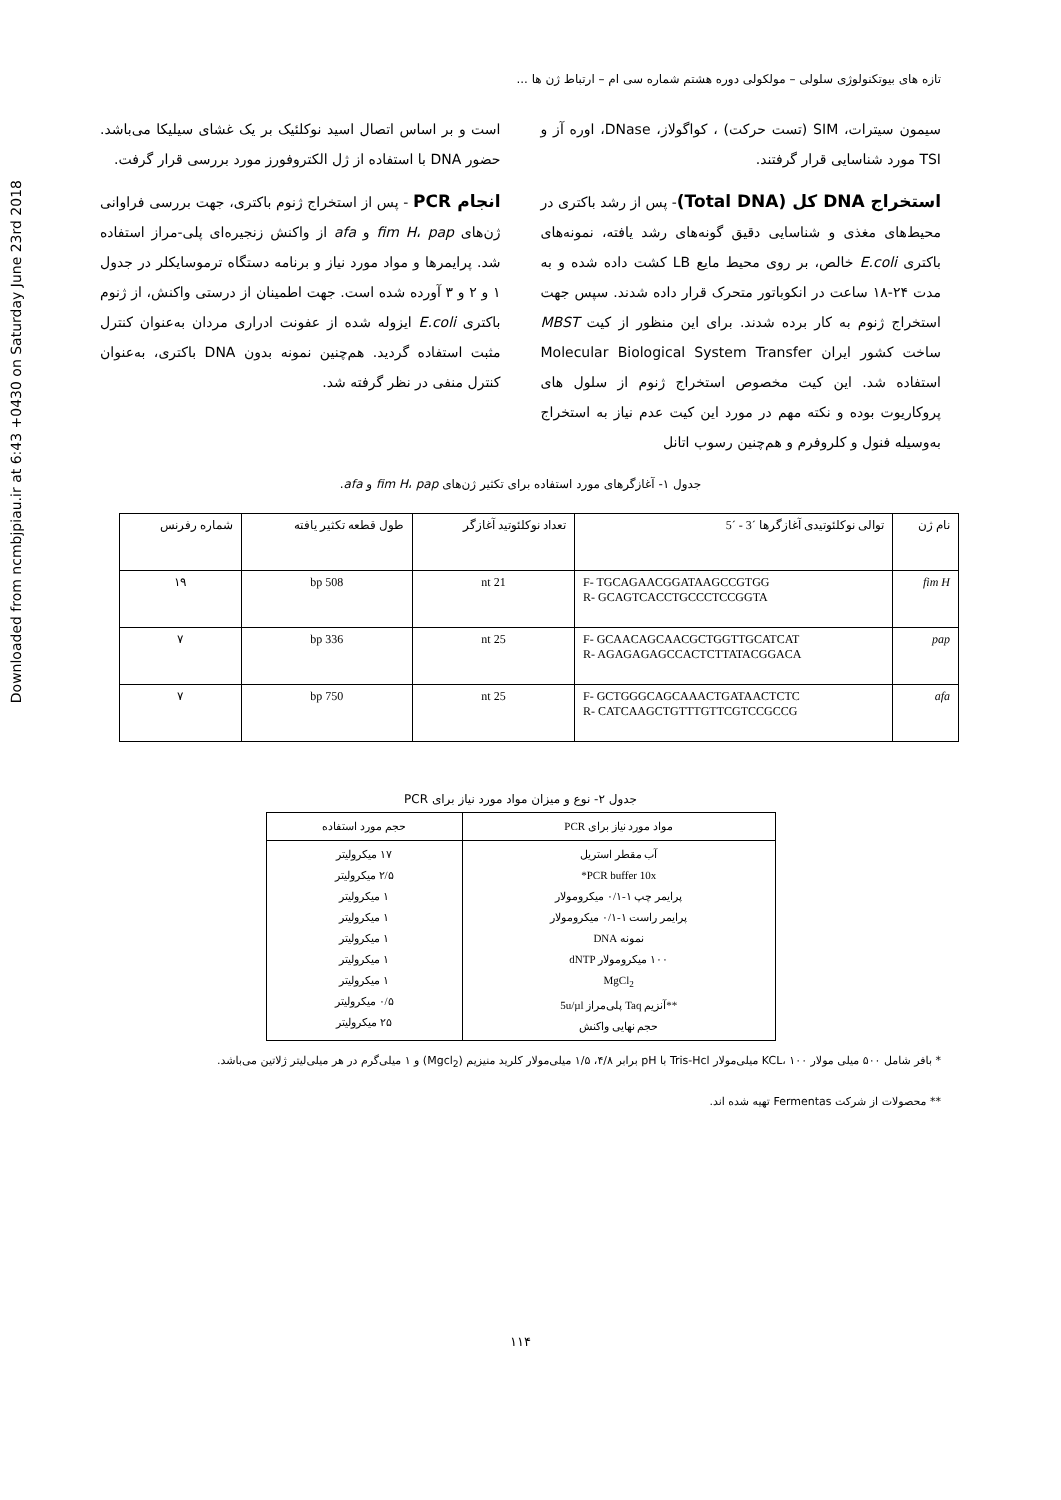Downloaded from ncmbjpiau.ir at 6:43 +0430 on Saturday June 23rd 2018
تازه های بیوتکنولوژی سلولی – مولکولی دوره هشتم شماره سی ام – ارتباط ژن ها ...
سیمون سیترات، SIM (تست حرکت) ، کواگولاز، DNase، اوره آز و TSI مورد شناسایی قرار گرفتند.
استخراج DNA کل (Total DNA)- پس از رشد باکتری در محیط‌های مغذی و شناسایی دقیق گونه‌های رشد یافته، نمونه‌های باکتری E.coli خالص، بر روی محیط مایع LB کشت داده شده و به مدت ۲۴-۱۸ ساعت در انکوباتور متحرک قرار داده شدند. سپس جهت استخراج ژنوم به کار برده شدند. برای این منظور از کیت MBST ساخت کشور ایران Molecular Biological System Transfer استفاده شد. این کیت مخصوص استخراج ژنوم از سلول های پروکاریوت بوده و نکته مهم در مورد این کیت عدم نیاز به استخراج به‌وسیله فنول و کلروفرم و هم‌چنین رسوب اتانل
است و بر اساس اتصال اسید نوکلئیک بر یک غشای سیلیکا می‌باشد. حضور DNA با استفاده از ژل الکتروفورز مورد بررسی قرار گرفت.
انجام PCR - پس از استخراج ژنوم باکتری، جهت بررسی فراوانی ژن‌های fim H، pap و afa از واکنش زنجیره‌ای پلی-مراز استفاده شد. پرایمرها و مواد مورد نیاز و برنامه دستگاه ترموسایکلر در جدول ۱ و ۲ و ۳ آورده شده است. جهت اطمینان از درستی واکنش، از ژنوم باکتری E.coli ایزوله شده از عفونت ادراری مردان به‌عنوان کنترل مثبت استفاده گردید. هم‌چنین نمونه بدون DNA باکتری، به‌عنوان کنترل منفی در نظر گرفته شد.
جدول ۱- آغازگرهای مورد استفاده برای تکثیر ژن‌های fim H، pap و afa.
| نام ژن | توالی نوکلئوتیدی آغازگرها ´3 - ´5 | تعداد نوکلئوتید آغازگر | طول قطعه تکثیر یافته | شماره رفرنس |
| fim H | F- TGCAGAACGGATAAGCCGTGG R- GCAGTCACCTGCCCTCCGGTA | 21 nt | 508 bp | ۱۹ |
| pap | F- GCAACAGCAACGCTGGTTGCATCAT R- AGAGAGAGCCACTCTTATACGGACA | 25 nt | 336 bp | ۷ |
| afa | F- GCTGGGCAGCAAACTGATAACTCTC R- CATCAAGCTGTTTGTTCGTCCGCCG | 25 nt | 750 bp | ۷ |
جدول ۲- نوع و میزان مواد مورد نیاز برای PCR
| مواد مورد نیاز برای PCR | حجم مورد استفاده |
| --- | --- |
| آب مقطر استریل PCR buffer 10x* پرایمر چپ ۱-۰/۱ میکرومولار پرایمر راست ۱-۰/۱ میکرومولار نمونه DNA ۱۰۰ میکرومولار dNTP MgCl<sub>2</sub> **آنزیم Taq پلی‌مراز 5u/µl حجم نهایی واکنش | ۱۷ میکرولیتر ۲/۵ میکرولیتر ۱ میکرولیتر ۱ میکرولیتر ۱ میکرولیتر ۱ میکرولیتر ۱ میکرولیتر ۰/۵ میکرولیتر ۲۵ میکرولیتر |
* بافر شامل ۵۰۰ میلی مولار KCL، ۱۰۰ میلی‌مولار Tris-Hcl با pH برابر ۴/۸، ۱/۵ میلی‌مولار کلرید منیزیم (Mgcl<sub>2</sub>) و ۱ میلی‌گرم در هر میلی‌لیتر ژلاتین می‌باشد.
** محصولات از شرکت Fermentas تهیه شده اند.
۱۱۴